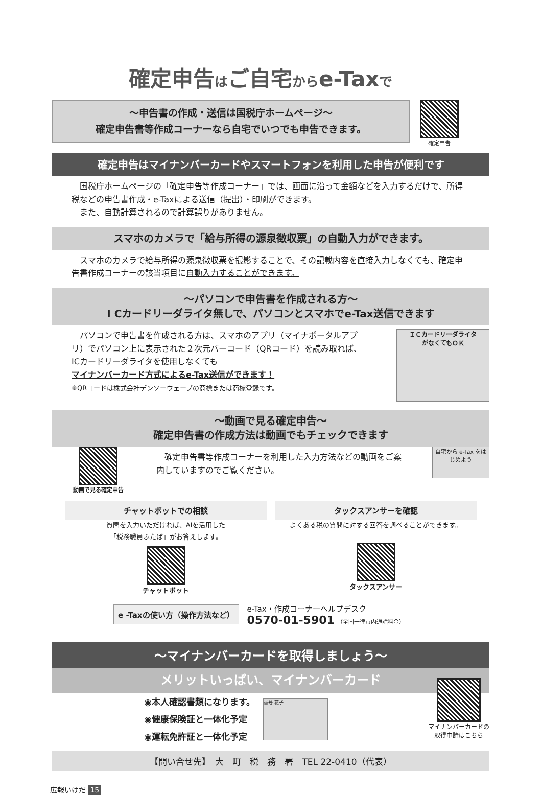確定申告はご自宅からe-Taxで
～申告書の作成・送信は国税庁ホームページ～
確定申告書等作成コーナーなら自宅でいつでも申告できます。
確定申告
確定申告はマイナンバーカードやスマートフォンを利用した申告が便利です
　国税庁ホームページの「確定申告等作成コーナー」では、画面に沿って金額などを入力するだけで、所得税などの申告書作成・e-Taxによる送信（提出）・印刷ができます。
　また、自動計算されるので計算誤りがありません。
スマホのカメラで「給与所得の源泉徴収票」の自動入力ができます。
　スマホのカメラで給与所得の源泉徴収票を撮影することで、その記載内容を直接入力しなくても、確定申告書作成コーナーの該当項目に自動入力することができます。
～パソコンで申告書を作成される方～
I Cカードリーダライタ無しで、パソコンとスマホでe-Tax送信できます
　パソコンで申告書を作成される方は、スマホのアプリ（マイナポータルアプリ）でパソコン上に表示された２次元バーコード（QRコード）を読み取れば、ICカードリーダライタを使用しなくても
マイナンバーカード方式によるe-Tax送信ができます！
※QRコードは株式会社デンソーウェーブの商標または商標登録です。
ＩＣカードリーダライタ
がなくてもＯＫ
～動画で見る確定申告～
確定申告書の作成方法は動画でもチェックできます
動画で見る確定申告
　確定申告書等作成コーナーを利用した入力方法などの動画をご案内していますのでご覧ください。
自宅から e-Tax をはじめよう
チャットボットでの相談
質問を入力いただければ、AIを活用した
「税務職員ふたば」がお答えします。
チャットボット
タックスアンサーを確認
よくある税の質問に対する回答を調べることができます。
タックスアンサー
e -Taxの使い方（操作方法など）
e-Tax・作成コーナーヘルプデスク
0570-01-5901 （全国一律市内通話料金）
～マイナンバーカードを取得しましょう～
メリットいっぱい、マイナンバーカード
◉本人確認書類になります。
◉健康保険証と一体化予定
◉運転免許証と一体化予定
番号 花子
マイナンバーカードの
取得申請はこちら
【問い合せ先】　大　町　税　務　署　TEL 22-0410（代表）
広報いけだ 15